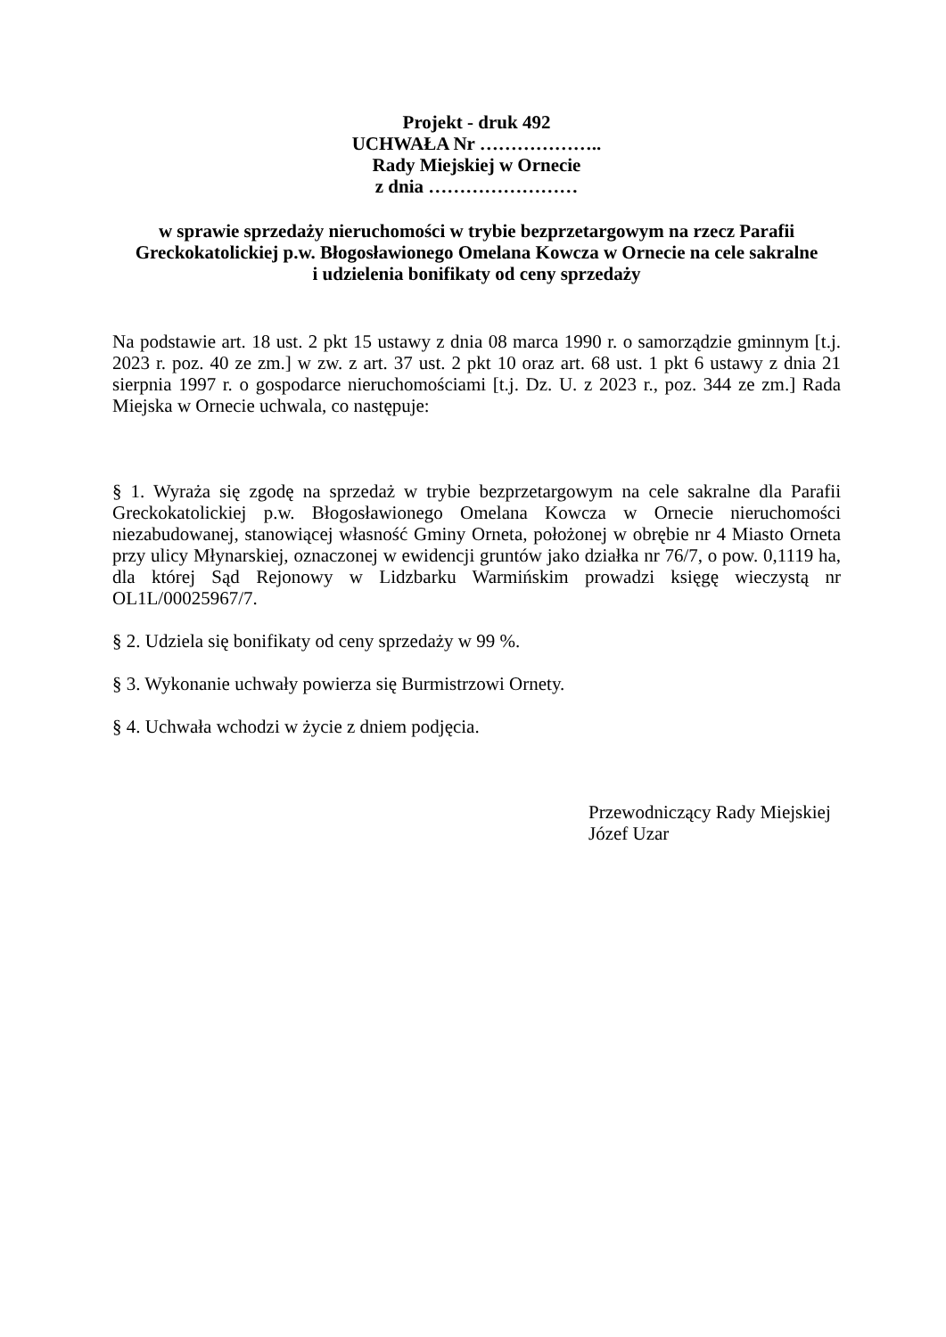Projekt - druk 492
UCHWAŁA Nr ………………..
Rady Miejskiej w Ornecie
z dnia ……………………
w sprawie sprzedaży nieruchomości w trybie bezprzetargowym na rzecz Parafii Greckokatolickiej p.w. Błogosławionego Omelana Kowcza w Ornecie na cele sakralne
i udzielenia bonifikaty od ceny sprzedaży
Na podstawie art. 18 ust. 2 pkt 15 ustawy z dnia 08 marca 1990 r. o samorządzie gminnym [t.j. 2023 r. poz. 40 ze zm.] w zw. z art. 37 ust. 2 pkt 10 oraz art. 68 ust. 1 pkt 6 ustawy z dnia 21 sierpnia 1997 r. o gospodarce nieruchomościami [t.j. Dz. U. z 2023 r., poz. 344 ze zm.] Rada Miejska w Ornecie uchwala, co następuje:
§ 1. Wyraża się zgodę na sprzedaż w trybie bezprzetargowym na cele sakralne dla Parafii Greckokatolickiej p.w. Błogosławionego Omelana Kowcza w Ornecie nieruchomości niezabudowanej, stanowiącej własność Gminy Orneta, położonej w obrębie nr 4 Miasto Orneta przy ulicy Młynarskiej, oznaczonej w ewidencji gruntów jako działka nr 76/7, o pow. 0,1119 ha, dla której Sąd Rejonowy w Lidzbarku Warmińskim prowadzi księgę wieczystą nr OL1L/00025967/7.
§ 2. Udziela się bonifikaty od ceny sprzedaży w 99 %.
§ 3. Wykonanie uchwały powierza się Burmistrzowi Ornety.
§ 4. Uchwała wchodzi w życie z dniem podjęcia.
Przewodniczący Rady Miejskiej
Józef Uzar